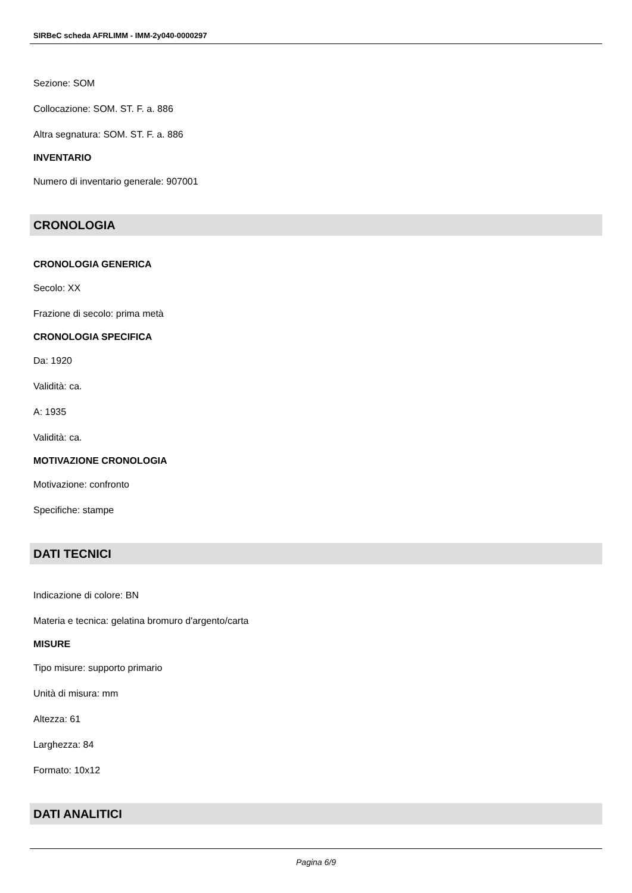SIRBeC scheda AFRLIMM - IMM-2y040-0000297
Sezione: SOM
Collocazione: SOM. ST. F. a. 886
Altra segnatura: SOM. ST. F. a. 886
INVENTARIO
Numero di inventario generale: 907001
CRONOLOGIA
CRONOLOGIA GENERICA
Secolo: XX
Frazione di secolo: prima metà
CRONOLOGIA SPECIFICA
Da: 1920
Validità: ca.
A: 1935
Validità: ca.
MOTIVAZIONE CRONOLOGIA
Motivazione: confronto
Specifiche: stampe
DATI TECNICI
Indicazione di colore: BN
Materia e tecnica: gelatina bromuro d'argento/carta
MISURE
Tipo misure: supporto primario
Unità di misura: mm
Altezza: 61
Larghezza: 84
Formato: 10x12
DATI ANALITICI
Pagina 6/9